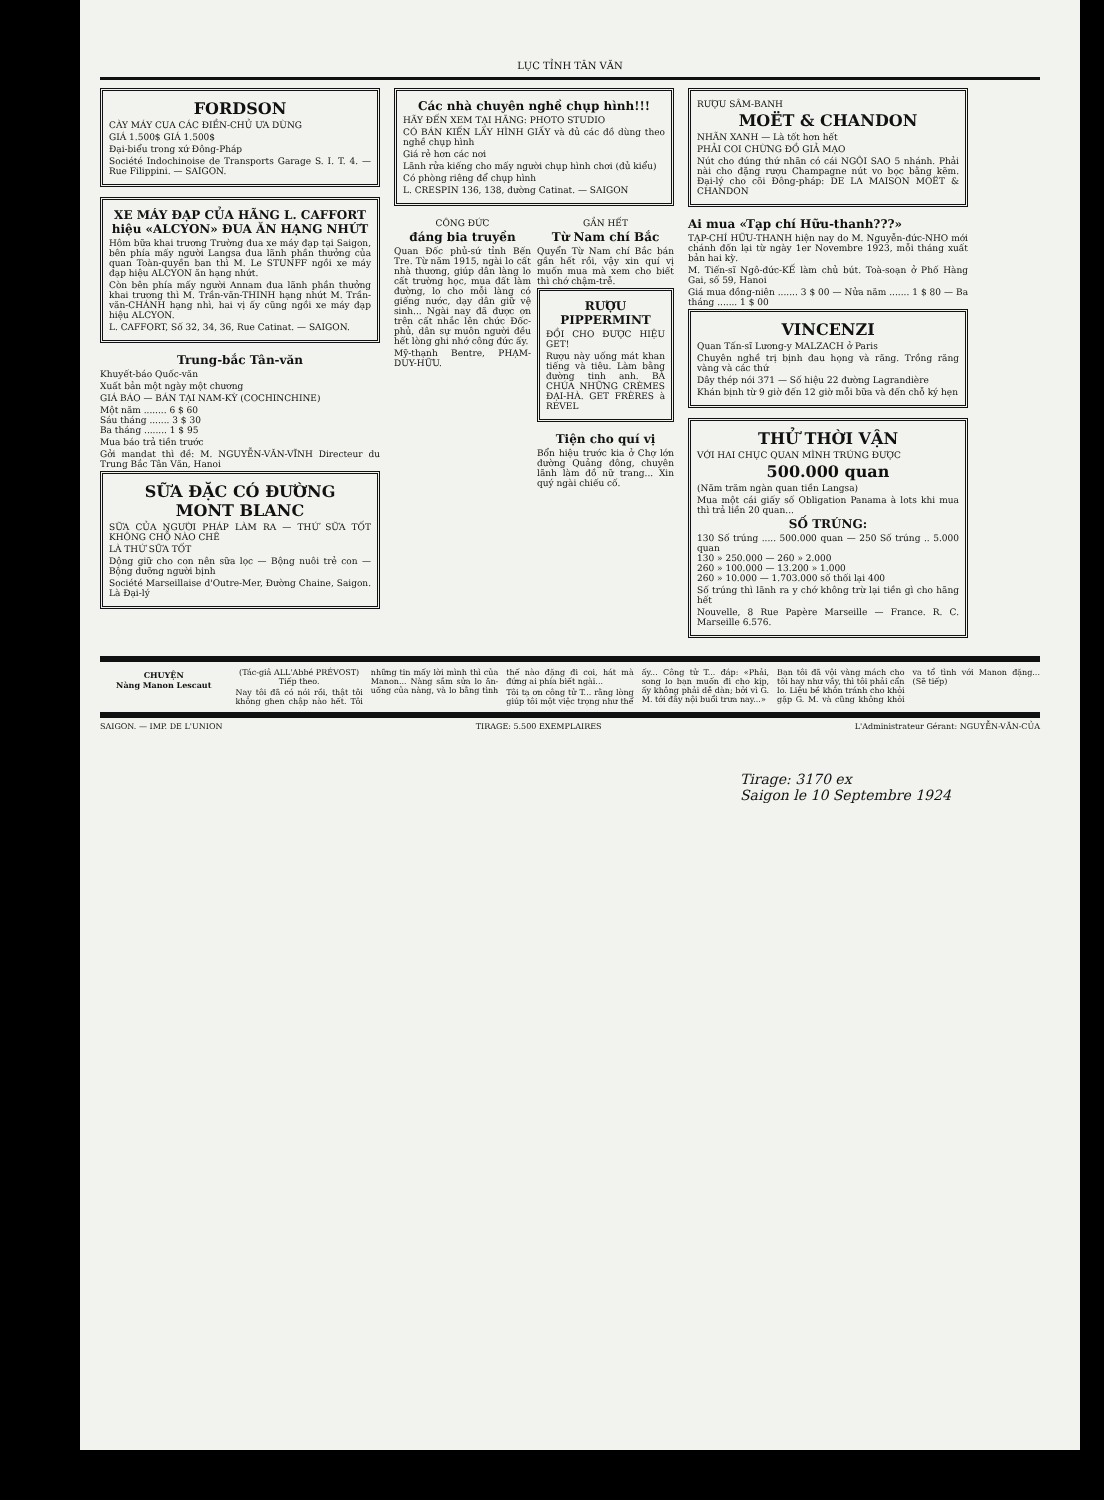LỤC TỈNH TÂN VĂN
FORDSON
CÀY MÁY CUA CÁC ĐIỀN-CHỦ ƯA DÙNG
GIÁ 1.500$ GIÁ 1.500$
Đại-biểu trong xứ Đông-Pháp
Société Indochinoise de Transports Garage S. I. T. 4. — Rue Filippini. — SAIGON.
XE MÁY ĐẠP CỦA HÃNG L. CAFFORT hiệu «ALCYON» ĐUA ĂN HẠNG NHỨT
Hôm bữa khai trương Trường đua xe máy đạp tại Saigon, bên phía mấy người Langsa đua lãnh phần thưởng của quan Toàn-quyền ban thì M. Le STUNFF ngồi xe máy đạp hiệu ALCYON ăn hạng nhứt.
Còn bên phía mấy người Annam đua lãnh phần thưởng khai trương thì M. Trần-văn-THINH hạng nhứt M. Trần-văn-CHÁNH hạng nhì, hai vị ấy cũng ngồi xe máy đạp hiệu ALCYON.
L. CAFFORT, Số 32, 34, 36, Rue Catinat. — SAIGON.
Trung-bắc Tân-văn
Khuyết-báo Quốc-văn
Xuất bản một ngày một chương
GIÁ BÁO — BÁN TẠI NAM-KỲ (COCHINCHINE)
Một năm ........ 6 $ 60
Sáu tháng ....... 3 $ 30
Ba tháng ........ 1 $ 95
Mua báo trả tiền trước
Gởi mandat thì đề: M. NGUYỄN-VĂN-VĨNH Directeur du Trung Bắc Tân Văn, Hanoi
SỮA ĐẶC CÓ ĐƯỜNG
MONT BLANC
SỮA CỦA NGƯỜI PHÁP LÀM RA — THỨ SỮA TỐT KHÔNG CHỖ NÀO CHÊ
LÀ THỨ SỮA TỐT
Dộng giữ cho con nên sữa lọc — Bộng nuôi trẻ con — Bộng dưỡng người bịnh
Société Marseillaise d'Outre-Mer, Đường Chaine, Saigon. Là Đại-lý
Các nhà chuyên nghề chụp hình!!!
HÃY ĐẾN XEM TẠI HÃNG: PHOTO STUDIO
CÓ BÁN KIẾN LẤY HÌNH GIẤY và đủ các đồ dùng theo nghề chụp hình
Giá rẻ hơn các nơi
Lãnh rửa kiếng cho mấy người chụp hình chơi (đủ kiểu)
Có phòng riêng để chụp hình
L. CRESPIN 136, 138, đường Catinat. — SAIGON
CÔNG ĐỨC
đáng bia truyền
Quan Đốc phủ-sứ tỉnh Bến Tre. Từ năm 1915, ngài lo cất nhà thương, giúp dân làng lo cất trường học, mua đất làm đường, lo cho mỗi làng có giếng nước, dạy dân giữ vệ sinh... Ngài nay đã được ơn trên cất nhắc lên chức Đốc-phủ, dân sự muôn người đều hết lòng ghi nhớ công đức ấy.
Mỹ-thạnh Bentre, PHẠM-DUY-HỮU.
GẦN HẾT
Từ Nam chí Bắc
Quyển Từ Nam chí Bắc bán gần hết rồi, vậy xin quí vị muốn mua mà xem cho biết thì chớ chậm-trễ.
RƯỢU PIPPERMINT
ĐỒI CHO ĐƯỢC HIỆU GET!
Rượu này uống mát khan tiếng và tiêu. Làm bằng đường tinh anh. BÀ CHÚA NHỮNG CRÈMES ĐẠI-HÀ. GET FRÈRES à REVEL
Tiện cho quí vị
Bổn hiệu trước kia ở Chợ lớn đường Quảng đông, chuyên lãnh làm đồ nữ trang... Xin quý ngài chiếu cố.
RƯỢU SÂM-BANH
MOËT & CHANDON
NHÃN XANH — Là tốt hơn hết
PHẢI COI CHỪNG ĐỒ GIẢ MẠO
Nút cho đúng thứ nhãn có cái NGÔI SAO 5 nhánh. Phải nài cho đặng rượu Champagne nút vo bọc bằng kẽm. Đại-lý cho cõi Đông-pháp: DE LA MAISON MOËT & CHANDON
Ai mua «Tạp chí Hữu-thanh???»
TẠP-CHÍ HỮU-THANH hiện nay do M. Nguyễn-đức-NHO mới chánh đốn lại từ ngày 1er Novembre 1923, mỗi tháng xuất bản hai kỳ.
M. Tiến-sĩ Ngô-đức-KẾ làm chủ bút. Toà-soạn ở Phố Hàng Gai, số 59, Hanoi
Giá mua đồng-niên ....... 3 $ 00 — Nửa năm ....... 1 $ 80 — Ba tháng ....... 1 $ 00
VINCENZI
Quan Tấn-sĩ Lương-y MALZACH ở Paris
Chuyên nghề trị bịnh đau họng và răng. Trồng răng vàng và các thứ
Dây thép nói 371 — Số hiệu 22 đường Lagrandière
Khán bịnh từ 9 giờ đến 12 giờ mỗi bữa và đến chỗ ký hẹn
THỬ THỜI VẬN
VỚI HAI CHỤC QUAN MÌNH TRÚNG ĐƯỢC
500.000 quan
(Năm trăm ngàn quan tiền Langsa)
Mua một cái giấy số Obligation Panama à lots khi mua thì trả liền 20 quan...
SỐ TRÚNG:
130 Số trúng ..... 500.000 quan — 250 Số trúng .. 5.000 quan
130 » 250.000 — 260 » 2.000
260 » 100.000 — 13.200 » 1.000
260 » 10.000 — 1.703.000 số thối lại 400
Số trúng thì lãnh ra y chớ không trừ lại tiền gì cho hãng hết
Nouvelle, 8 Rue Papère Marseille — France. R. C. Marseille 6.576.
CHUYỆN
Nàng Manon Lescaut
(Tác-giả ALL'Abbé PRÉVOST)
Tiếp theo.
Nay tôi đã có nói rồi, thật tôi không ghen chập nào hết. Tôi những tin mấy lời mình thì của Manon... Nàng sắm sửa lo ăn-uống của nàng, và lo bằng tình thế nào đặng đi coi, hát mà đứng ai phía biết ngài...
Tôi tạ ơn công tử T... rằng lòng giúp tôi một việc trọng như thể ấy... Công tử T... đáp: «Phải, song lo bạn muốn đi cho kịp, ấy không phải dễ dàn; bởi vì G. M. tới đây nội buổi trưa nay...»
Bạn tôi đã vội vàng mách cho tôi hay như vầy, thì tôi phải cẩn lo. Liệu bề khôn tránh cho khỏi gặp G. M. và cũng không khỏi va tổ tình với Manon đặng... (Sẽ tiếp)
SAIGON. — IMP. DE L'UNION TIRAGE: 5.500 EXEMPLAIRES L'Administrateur Gérant: NGUYỄN-VĂN-CỦA
Tirage: 3170 ex
Saigon le 10 Septembre 1924